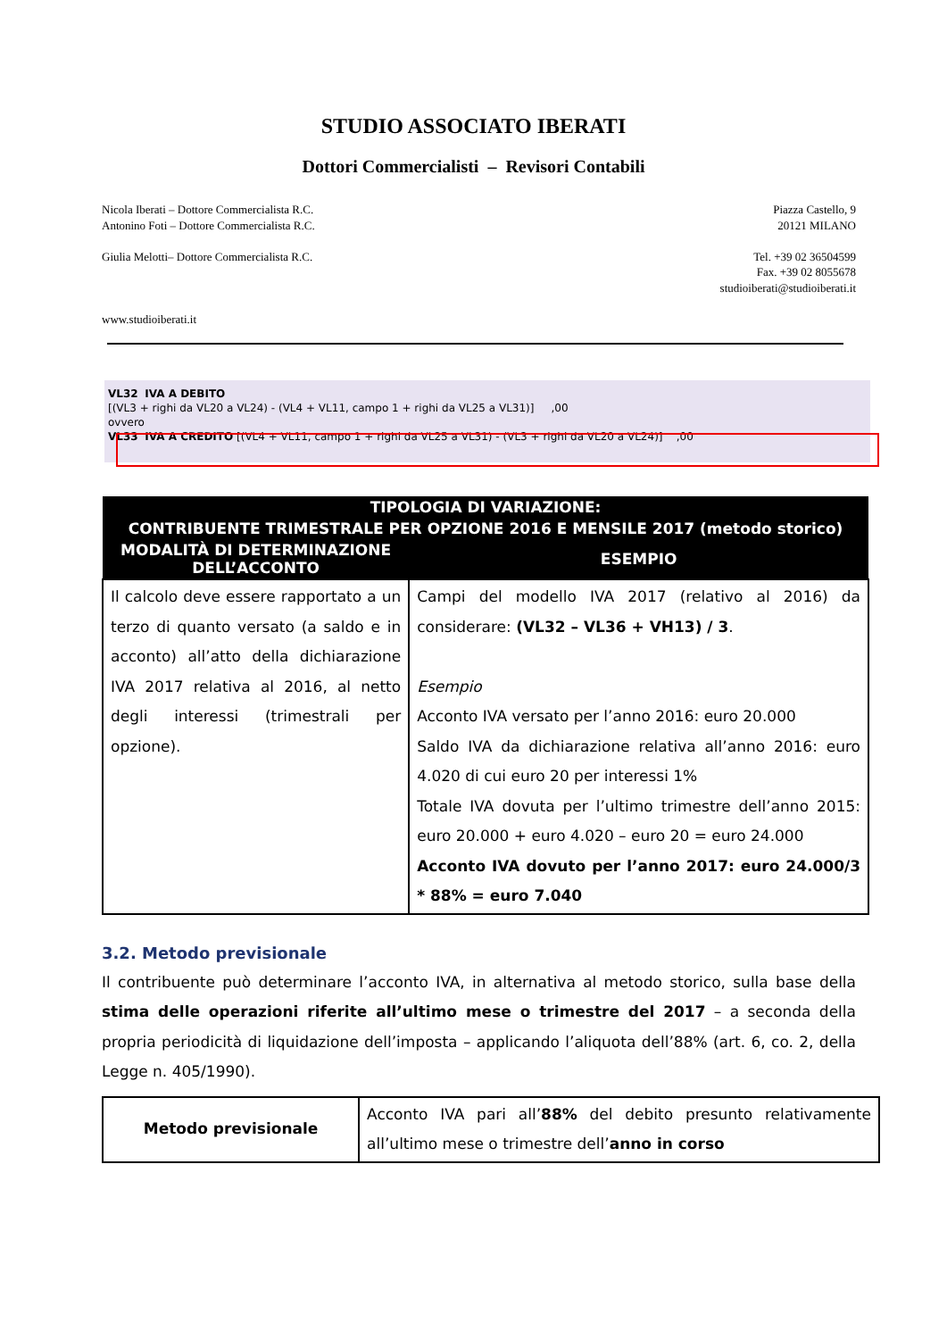STUDIO ASSOCIATO IBERATI
Dottori Commercialisti – Revisori Contabili
Nicola Iberati – Dottore Commercialista R.C.
Antonino Foti – Dottore Commercialista R.C.
Giulia Melotti– Dottore Commercialista R.C.
www.studioiberati.it
Piazza Castello, 9
20121 MILANO
Tel. +39 02 36504599
Fax. +39 02 8055678
studioiberati@studioiberati.it
VL32 IVA A DEBITO
[(VL3 + righi da VL20 a VL24) - (VL4 + VL11, campo 1 + righi da VL25 a VL31)] ,00
ovvero
VL33 IVA A CREDITO [(VL4 + VL11, campo 1 + righi da VL25 a VL31) - (VL3 + righi da VL20 a VL24)] ,00
| TIPOLOGIA DI VARIAZIONE: | |
| --- | --- |
| CONTRIBUENTE TRIMESTRALE PER OPZIONE 2016 E MENSILE 2017 (metodo storico) | |
| MODALITÀ DI DETERMINAZIONE DELL’ACCONTO | ESEMPIO |
| Il calcolo deve essere rapportato a un terzo di quanto versato (a saldo e in acconto) all’atto della dichiarazione IVA 2017 relativa al 2016, al netto degli interessi (trimestrali per opzione). | Campi del modello IVA 2017 (relativo al 2016) da considerare: (VL32 – VL36 + VH13) / 3 . Esempio Acconto IVA versato per l’anno 2016: euro 20.000 Saldo IVA da dichiarazione relativa all’anno 2016: euro 4.020 di cui euro 20 per interessi 1% Totale IVA dovuta per l’ultimo trimestre dell’anno 2015: euro 20.000 + euro 4.020 – euro 20 = euro 24.000 Acconto IVA dovuto per l’anno 2017: euro 24.000/3 * 88% = euro 7.040 |
3.2. Metodo previsionale
Il contribuente può determinare l’acconto IVA, in alternativa al metodo storico, sulla base della stima delle operazioni riferite all’ultimo mese o trimestre del 2017 – a seconda della propria periodicità di liquidazione dell’imposta – applicando l’aliquota dell’88% (art. 6, co. 2, della Legge n. 405/1990).
| Metodo previsionale | Acconto IVA pari all’ 88% del debito presunto relativamente all’ultimo mese o trimestre dell’ anno in corso |